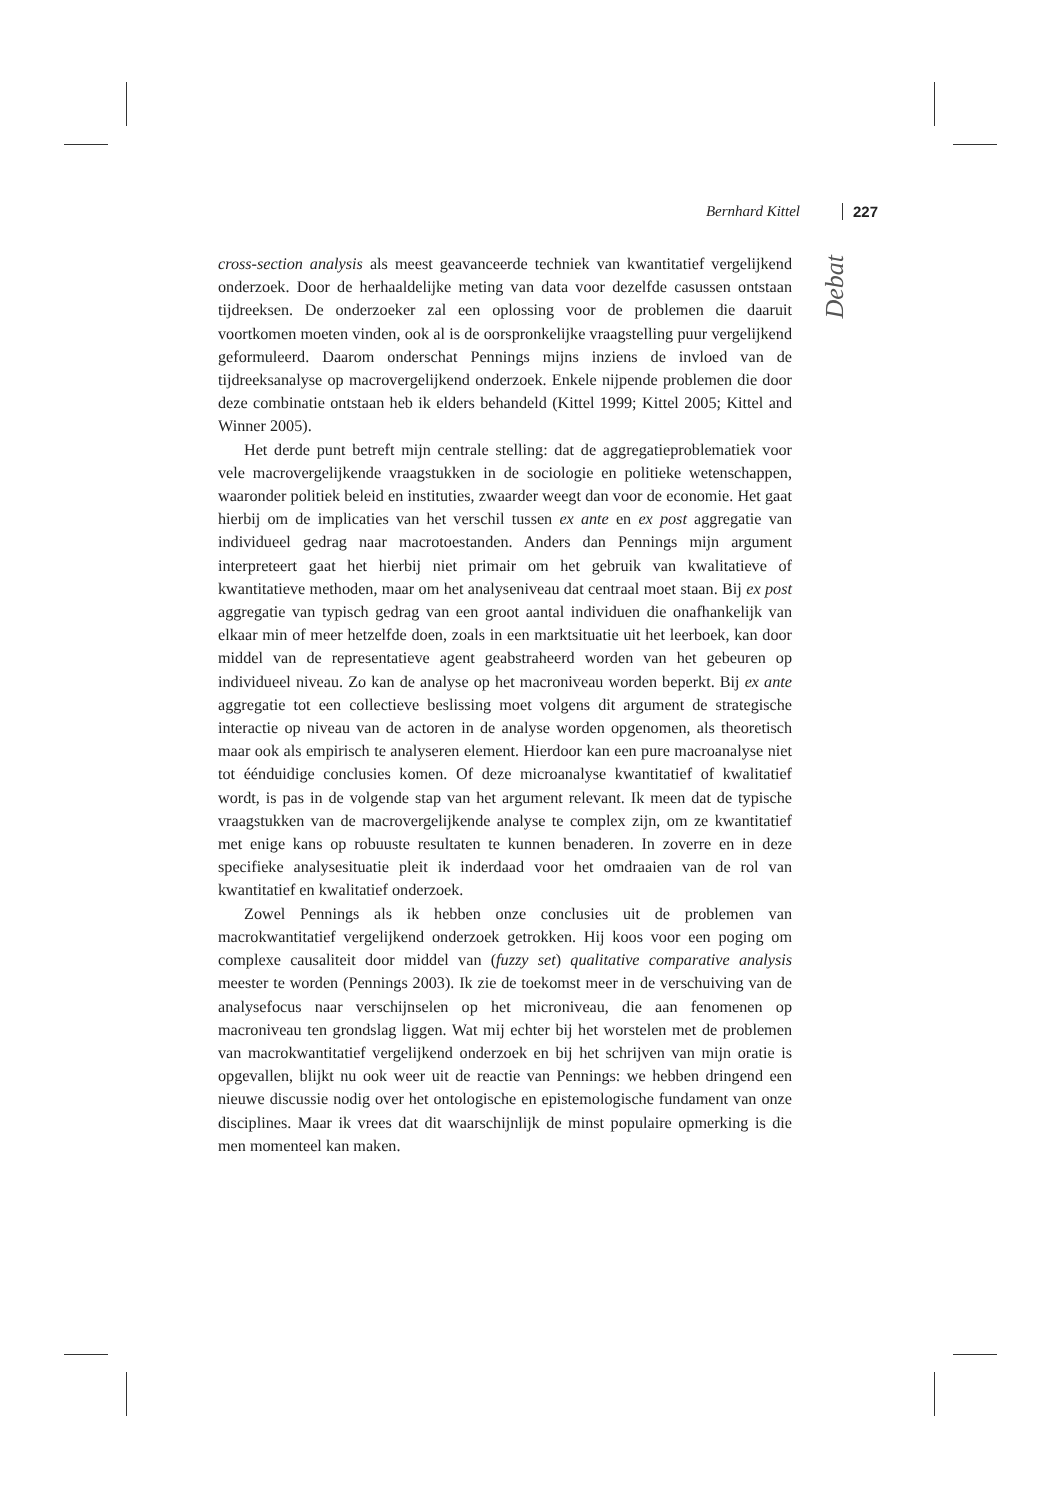Bernhard Kittel 227
Debat
cross-section analysis als meest geavanceerde techniek van kwantitatief vergelijkend onderzoek. Door de herhaaldelijke meting van data voor dezelfde casussen ontstaan tijdreeksen. De onderzoeker zal een oplossing voor de problemen die daaruit voortkomen moeten vinden, ook al is de oorspronkelijke vraagstelling puur vergelijkend geformuleerd. Daarom onderschat Pennings mijns inziens de invloed van de tijdreeksanalyse op macrovergelijkend onderzoek. Enkele nijpende problemen die door deze combinatie ontstaan heb ik elders behandeld (Kittel 1999; Kittel 2005; Kittel and Winner 2005).
Het derde punt betreft mijn centrale stelling: dat de aggregatieproblematiek voor vele macrovergelijkende vraagstukken in de sociologie en politieke wetenschappen, waaronder politiek beleid en instituties, zwaarder weegt dan voor de economie. Het gaat hierbij om de implicaties van het verschil tussen ex ante en ex post aggregatie van individueel gedrag naar macrotoestanden. Anders dan Pennings mijn argument interpreteert gaat het hierbij niet primair om het gebruik van kwalitatieve of kwantitatieve methoden, maar om het analyseniveau dat centraal moet staan. Bij ex post aggregatie van typisch gedrag van een groot aantal individuen die onafhankelijk van elkaar min of meer hetzelfde doen, zoals in een marktsituatie uit het leerboek, kan door middel van de representatieve agent geabstraheerd worden van het gebeuren op individueel niveau. Zo kan de analyse op het macroniveau worden beperkt. Bij ex ante aggregatie tot een collectieve beslissing moet volgens dit argument de strategische interactie op niveau van de actoren in de analyse worden opgenomen, als theoretisch maar ook als empirisch te analyseren element. Hierdoor kan een pure macroanalyse niet tot éénduidige conclusies komen. Of deze microanalyse kwantitatief of kwalitatief wordt, is pas in de volgende stap van het argument relevant. Ik meen dat de typische vraagstukken van de macrovergelijkende analyse te complex zijn, om ze kwantitatief met enige kans op robuuste resultaten te kunnen benaderen. In zoverre en in deze specifieke analysesituatie pleit ik inderdaad voor het omdraaien van de rol van kwantitatief en kwalitatief onderzoek.
Zowel Pennings als ik hebben onze conclusies uit de problemen van macrokwantitatief vergelijkend onderzoek getrokken. Hij koos voor een poging om complexe causaliteit door middel van (fuzzy set) qualitative comparative analysis meester te worden (Pennings 2003). Ik zie de toekomst meer in de verschuiving van de analysefocus naar verschijnselen op het microniveau, die aan fenomenen op macroniveau ten grondslag liggen. Wat mij echter bij het worstelen met de problemen van macrokwantitatief vergelijkend onderzoek en bij het schrijven van mijn oratie is opgevallen, blijkt nu ook weer uit de reactie van Pennings: we hebben dringend een nieuwe discussie nodig over het ontologische en epistemologische fundament van onze disciplines. Maar ik vrees dat dit waarschijnlijk de minst populaire opmerking is die men momenteel kan maken.